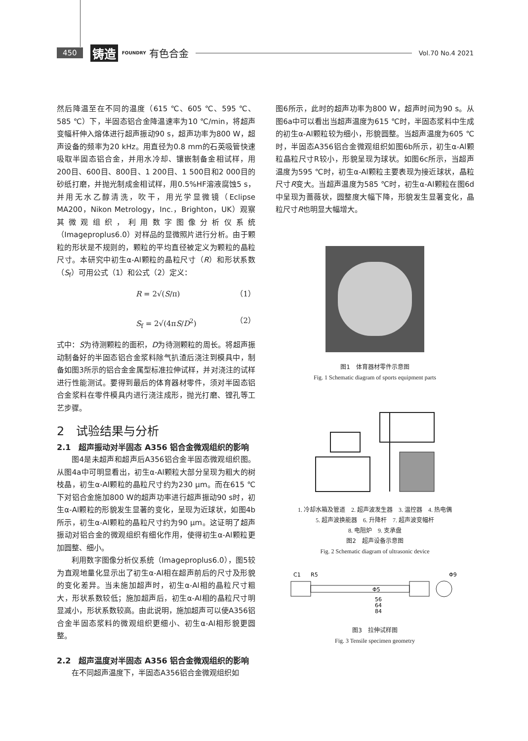450 铸造 FOUNDRY 有色合金 Vol.70 No.4 2021
然后降温至在不同的温度（615 ℃、605 ℃、595 ℃、585 ℃）下，半固态铝合金降温速率为10 ℃/min，将超声变幅杆伸入熔体进行超声振动90 s，超声功率为800 W，超声设备的频率为20 kHz。用直径为0.8 mm的石英吸管快速吸取半固态铝合金，并用水冷却、镶嵌制备金相试样，用200目、600目、800目、1 200目、1 500目和2 000目的砂纸打磨，并抛光制成金相试样，用0.5%HF溶液腐蚀5 s，并用无水乙醇清洗，吹干，用光学显微镜（Eclipse MA200，Nikon Metrology，Inc.，Brighton，UK）观察其微观组织，利用数字图像分析仪系统（Imageproplus6.0）对样品的显微照片进行分析。由于颗粒的形状是不规则的，颗粒的平均直径被定义为颗粒的晶粒尺寸。本研究中初生α-Al颗粒的晶粒尺寸（R）和形状系数（S<sub>f</sub>）可用公式（1）和公式（2）定义：
R = 2√(S/π) （1）
S<sub>f</sub> = 2√(4πS/D<sup>2</sup>) （2）
式中：S为待测颗粒的面积，D为待测颗粒的周长。将超声振动制备好的半固态铝合金浆料除气扒渣后浇注到模具中，制备如图3所示的铝合金金属型标准拉伸试样，并对浇注的试样进行性能测试。要得到最后的体育器材零件，须对半固态铝合金浆料在零件模具内进行浇注成形，抛光打磨、镗孔等工艺步骤。
2　试验结果与分析
2.1　超声振动对半固态 A356 铝合金微观组织的影响
图4是未超声和超声后A356铝合金半固态微观组织图。从图4a中可明显看出，初生α-Al颗粒大部分呈现为粗大的树枝晶，初生α-Al颗粒的晶粒尺寸约为230 μm。而在615 ℃下对铝合金施加800 W的超声功率进行超声振动90 s时，初生α-Al颗粒的形貌发生显著的变化，呈现为近球状，如图4b所示，初生α-Al颗粒的晶粒尺寸约为90 μm。这证明了超声振动对铝合金的微观组织有细化作用，使得初生α-Al颗粒更加圆整、细小。
利用数字图像分析仪系统（Imageproplus6.0），图5较为直观地量化显示出了初生α-Al相在超声前后的尺寸及形貌的变化差异。当未施加超声时，初生α-Al相的晶粒尺寸粗大，形状系数较低；施加超声后，初生α-Al相的晶粒尺寸明显减小，形状系数较高。由此说明，施加超声可以使A356铝合金半固态浆料的微观组织更细小、初生α-Al相形貌更圆整。
2.2　超声温度对半固态 A356 铝合金微观组织的影响
在不同超声温度下，半固态A356铝合金微观组织如
图6所示，此时的超声功率为800 W，超声时间为90 s。从图6a中可以看出当超声温度为615 ℃时，半固态浆料中生成的初生α-Al颗粒较为细小，形貌圆整。当超声温度为605 ℃时，半固态A356铝合金微观组织如图6b所示，初生α-Al颗粒晶粒尺寸R较小，形貌呈现为球状。如图6c所示，当超声温度为595 ℃时，初生α-Al颗粒主要表现为接近球状，晶粒尺寸R变大。当超声温度为585 ℃时，初生α-Al颗粒在图6d中呈现为蔷薇状，圆整度大幅下降，形貌发生显著变化，晶粒尺寸R也明显大幅增大。
图1　体育器材零件示意图
Fig. 1 Schematic diagram of sports equipment parts
1. 冷却水箱及管道　2. 超声波发生器　3. 温控器　4. 热电偶
5. 超声波换能器　6. 升降杆　7. 超声波变幅杆
8. 电阻炉　9. 支承盘
图2　超声设备示意图
Fig. 2 Schematic diagram of ultrasonic device
C1
R5
Φ5
56
64
84
Φ9
图3　拉伸试样图
Fig. 3 Tensile specimen geometry